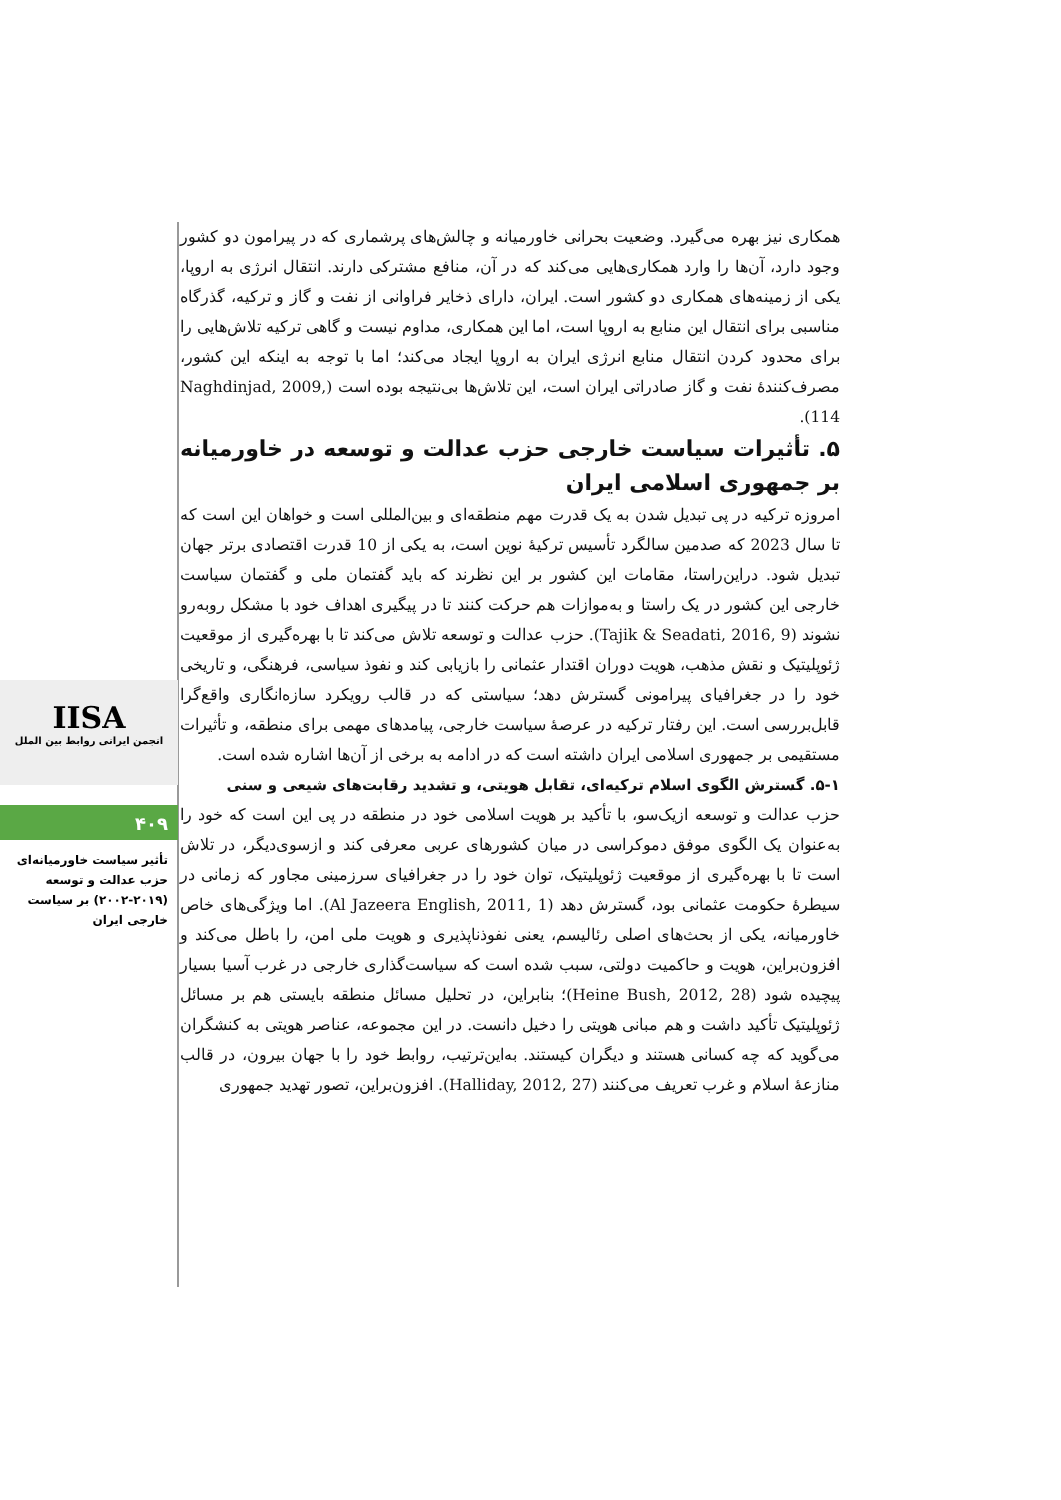IISA
انجمن ایرانی روابط بین الملل
۴۰۹
تأثیر سیاست خاورمیانه‌ای حزب عدالت و توسعه (۲۰۱۹-۲۰۰۲) بر سیاست خارجی ایران
همکاری نیز بهره می‌گیرد. وضعیت بحرانی خاورمیانه و چالش‌های پرشماری که در پیرامون دو کشور وجود دارد، آن‌ها را وارد همکاری‌هایی می‌کند که در آن، منافع مشترکی دارند. انتقال انرژی به اروپا، یکی از زمینه‌های همکاری دو کشور است. ایران، دارای ذخایر فراوانی از نفت و گاز و ترکیه، گذرگاه مناسبی برای انتقال این منابع به اروپا است، اما این همکاری، مداوم نیست و گاهی ترکیه تلاش‌هایی را برای محدود کردن انتقال منابع انرژی ایران به اروپا ایجاد می‌کند؛ اما با توجه به اینکه این کشور، مصرف‌کنندهٔ نفت و گاز صادراتی ایران است، این تلاش‌ها بی‌نتیجه بوده است (Naghdinjad, 2009, 114).
۵. تأثیرات سیاست خارجی حزب عدالت و توسعه در خاورمیانه بر جمهوری اسلامی ایران
امروزه ترکیه در پی تبدیل شدن به یک قدرت مهم منطقه‌ای و بین‌المللی است و خواهان این است که تا سال 2023 که صدمین سالگرد تأسیس ترکیهٔ نوین است، به یکی از 10 قدرت اقتصادی برتر جهان تبدیل شود. دراین‌راستا، مقامات این کشور بر این نظرند که باید گفتمان ملی و گفتمان سیاست خارجی این کشور در یک راستا و به‌موازات هم حرکت کنند تا در پیگیری اهداف خود با مشکل روبه‌رو نشوند (Tajik & Seadati, 2016, 9). حزب عدالت و توسعه تلاش می‌کند تا با بهره‌گیری از موقعیت ژئوپلیتیک و نقش مذهب، هویت دوران اقتدار عثمانی را بازیابی کند و نفوذ سیاسی، فرهنگی، و تاریخی خود را در جغرافیای پیرامونی گسترش دهد؛ سیاستی که در قالب رویکرد سازه‌انگاری واقع‌گرا قابل‌بررسی است. این رفتار ترکیه در عرصهٔ سیاست خارجی، پیامدهای مهمی برای منطقه، و تأثیرات مستقیمی بر جمهوری اسلامی ایران داشته است که در ادامه به برخی از آن‌ها اشاره شده است.
۵-۱. گسترش الگوی اسلام ترکیه‌ای، تقابل هویتی، و تشدید رقابت‌های شیعی و سنی
حزب عدالت و توسعه ازیک‌سو، با تأکید بر هویت اسلامی خود در منطقه در پی این است که خود را به‌عنوان یک الگوی موفق دموکراسی در میان کشورهای عربی معرفی کند و ازسوی‌دیگر، در تلاش است تا با بهره‌گیری از موقعیت ژئوپلیتیک، توان خود را در جغرافیای سرزمینی مجاور که زمانی در سیطرهٔ حکومت عثمانی بود، گسترش دهد (Al Jazeera English, 2011, 1). اما ویژگی‌های خاص خاورمیانه، یکی از بحث‌های اصلی رئالیسم، یعنی نفوذناپذیری و هویت ملی امن، را باطل می‌کند و افزون‌براین، هویت و حاکمیت دولتی، سبب شده است که سیاست‌گذاری خارجی در غرب آسیا بسیار پیچیده شود (Heine Bush, 2012, 28)؛ بنابراین، در تحلیل مسائل منطقه بایستی هم بر مسائل ژئوپلیتیک تأکید داشت و هم مبانی هویتی را دخیل دانست. در این مجموعه، عناصر هویتی به کنشگران می‌گوید که چه کسانی هستند و دیگران کیستند. به‌این‌ترتیب، روابط خود را با جهان بیرون، در قالب منازعهٔ اسلام و غرب تعریف می‌کنند (Halliday, 2012, 27). افزون‌براین، تصور تهدید جمهوری